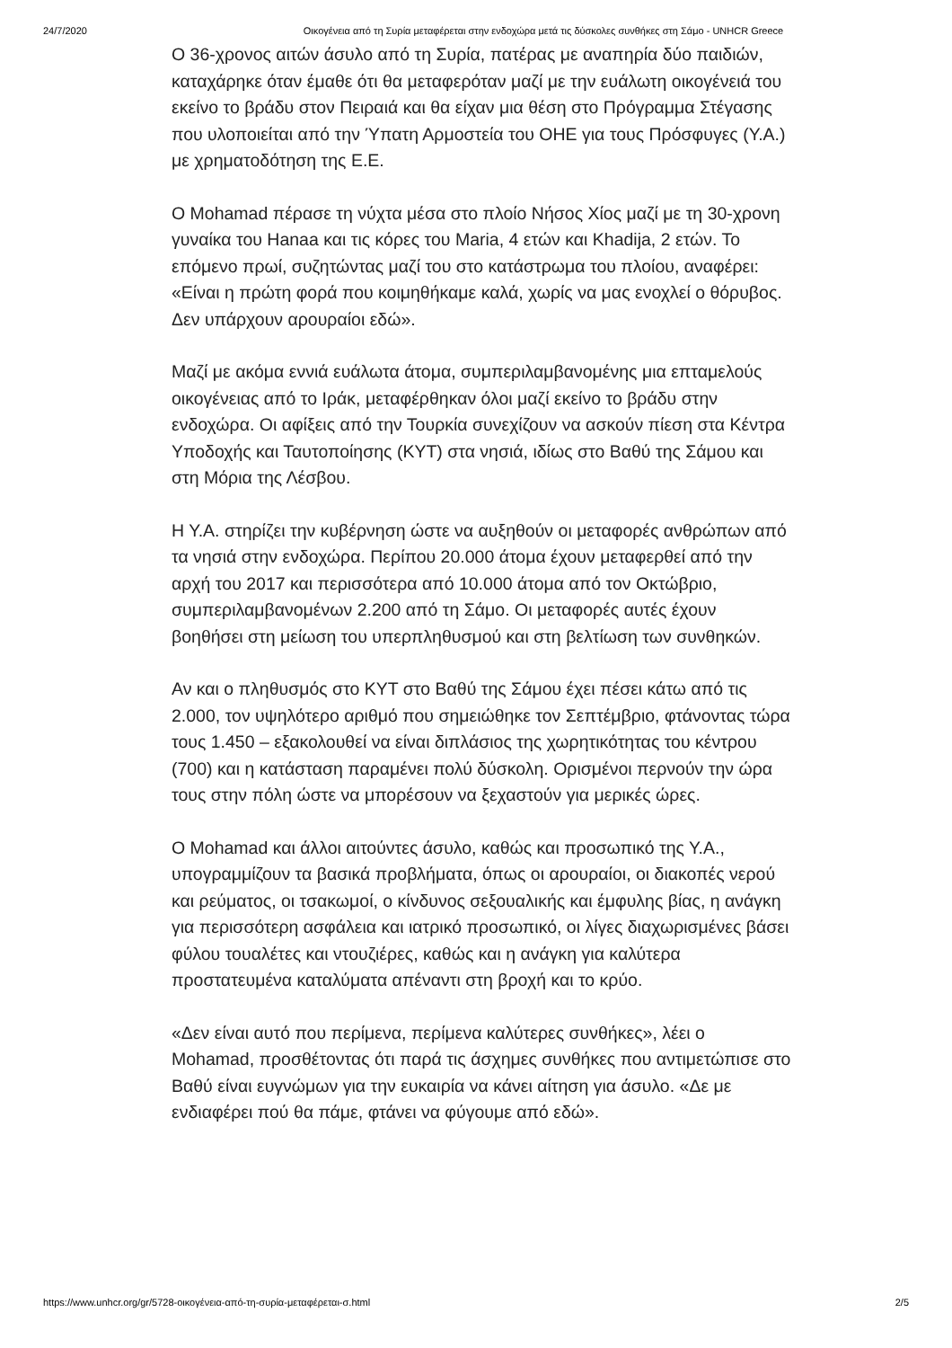24/7/2020 Οικογένεια από τη Συρία μεταφέρεται στην ενδοχώρα μετά τις δύσκολες συνθήκες στη Σάμο - UNHCR Greece
Ο 36-χρονος αιτών άσυλο από τη Συρία, πατέρας με αναπηρία δύο παιδιών, καταχάρηκε όταν έμαθε ότι θα μεταφερόταν μαζί με την ευάλωτη οικογένειά του εκείνο το βράδυ στον Πειραιά και θα είχαν μια θέση στο Πρόγραμμα Στέγασης που υλοποιείται από την Ύπατη Αρμοστεία του ΟΗΕ για τους Πρόσφυγες (Υ.Α.) με χρηματοδότηση της Ε.Ε.
Ο Mohamad πέρασε τη νύχτα μέσα στο πλοίο Νήσος Χίος μαζί με τη 30-χρονη γυναίκα του Hanaa και τις κόρες του Maria, 4 ετών και Khadija, 2 ετών. Το επόμενο πρωί, συζητώντας μαζί του στο κατάστρωμα του πλοίου, αναφέρει: «Είναι η πρώτη φορά που κοιμηθήκαμε καλά, χωρίς να μας ενοχλεί ο θόρυβος. Δεν υπάρχουν αρουραίοι εδώ».
Μαζί με ακόμα εννιά ευάλωτα άτομα, συμπεριλαμβανομένης μια επταμελούς οικογένειας από το Ιράκ, μεταφέρθηκαν όλοι μαζί εκείνο το βράδυ στην ενδοχώρα. Οι αφίξεις από την Τουρκία συνεχίζουν να ασκούν πίεση στα Κέντρα Υποδοχής και Ταυτοποίησης (ΚΥΤ) στα νησιά, ιδίως στο Βαθύ της Σάμου και στη Μόρια της Λέσβου.
Η Υ.Α. στηρίζει την κυβέρνηση ώστε να αυξηθούν οι μεταφορές ανθρώπων από τα νησιά στην ενδοχώρα. Περίπου 20.000 άτομα έχουν μεταφερθεί από την αρχή του 2017 και περισσότερα από 10.000 άτομα από τον Οκτώβριο, συμπεριλαμβανομένων 2.200 από τη Σάμο. Οι μεταφορές αυτές έχουν βοηθήσει στη μείωση του υπερπληθυσμού και στη βελτίωση των συνθηκών.
Αν και ο πληθυσμός στο ΚΥΤ στο Βαθύ της Σάμου έχει πέσει κάτω από τις 2.000, τον υψηλότερο αριθμό που σημειώθηκε τον Σεπτέμβριο, φτάνοντας τώρα τους 1.450 – εξακολουθεί να είναι διπλάσιος της χωρητικότητας του κέντρου (700) και η κατάσταση παραμένει πολύ δύσκολη. Ορισμένοι περνούν την ώρα τους στην πόλη ώστε να μπορέσουν να ξεχαστούν για μερικές ώρες.
Ο Mohamad και άλλοι αιτούντες άσυλο, καθώς και προσωπικό της Υ.Α., υπογραμμίζουν τα βασικά προβλήματα, όπως οι αρουραίοι, οι διακοπές νερού και ρεύματος, οι τσακωμοί, ο κίνδυνος σεξουαλικής και έμφυλης βίας, η ανάγκη για περισσότερη ασφάλεια και ιατρικό προσωπικό, οι λίγες διαχωρισμένες βάσει φύλου τουαλέτες και ντουζιέρες, καθώς και η ανάγκη για καλύτερα προστατευμένα καταλύματα απέναντι στη βροχή και το κρύο.
«Δεν είναι αυτό που περίμενα, περίμενα καλύτερες συνθήκες», λέει ο Mohamad, προσθέτοντας ότι παρά τις άσχημες συνθήκες που αντιμετώπισε στο Βαθύ είναι ευγνώμων για την ευκαιρία να κάνει αίτηση για άσυλο. «Δε με ενδιαφέρει πού θα πάμε, φτάνει να φύγουμε από εδώ».
https://www.unhcr.org/gr/5728-οικογένεια-από-τη-συρία-μεταφέρεται-σ.html 2/5